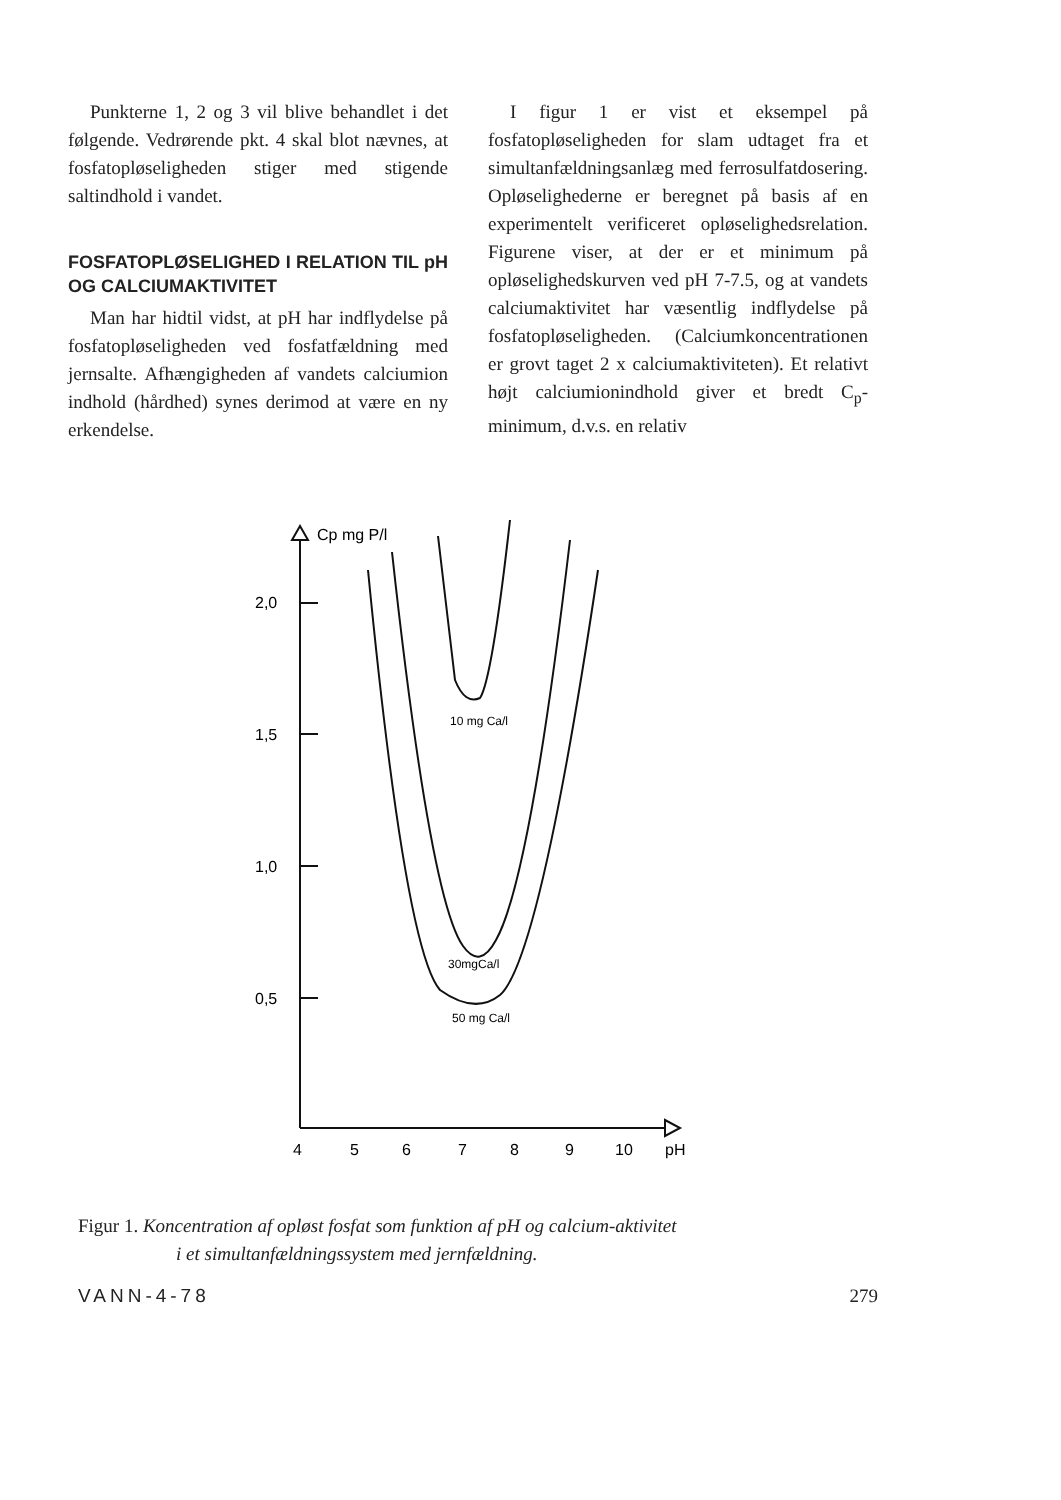Punkterne 1, 2 og 3 vil blive behandlet i det følgende. Vedrørende pkt. 4 skal blot nævnes, at fosfatopløseligheden stiger med stigende saltindhold i vandet.
FOSFATOPLØSELIGHED I RELATION TIL pH OG CALCIUMAKTIVITET
Man har hidtil vidst, at pH har indflydelse på fosfatopløseligheden ved fosfatfældning med jernsalte. Afhængigheden af vandets calciumion indhold (hårdhed) synes derimod at være en ny erkendelse.
I figur 1 er vist et eksempel på fosfatopløseligheden for slam udtaget fra et simultanfældningsanlæg med ferrosulfatdosering. Opløselighederne er beregnet på basis af en experimentelt verificeret opløselighedsrelation. Figurene viser, at der er et minimum på opløselighedskurven ved pH 7-7.5, og at vandets calciumaktivitet har væsentlig indflydelse på fosfatopløseligheden. (Calciumkoncentrationen er grovt taget 2 x calciumaktiviteten). Et relativt højt calciumionindhold giver et bredt C<sub>p</sub>-minimum, d.v.s. en relativ
Cp mg P/l
2,0
1,5
1,0
0,5
10 mg Ca/l
30mgCa/l
50 mg Ca/l
4
5
6
7
8
9
10
pH
Figur 1. Koncentration af opløst fosfat som funktion af pH og calcium-aktivitet
i et simultanfældningssystem med jernfældning.
VANN-4-78 279